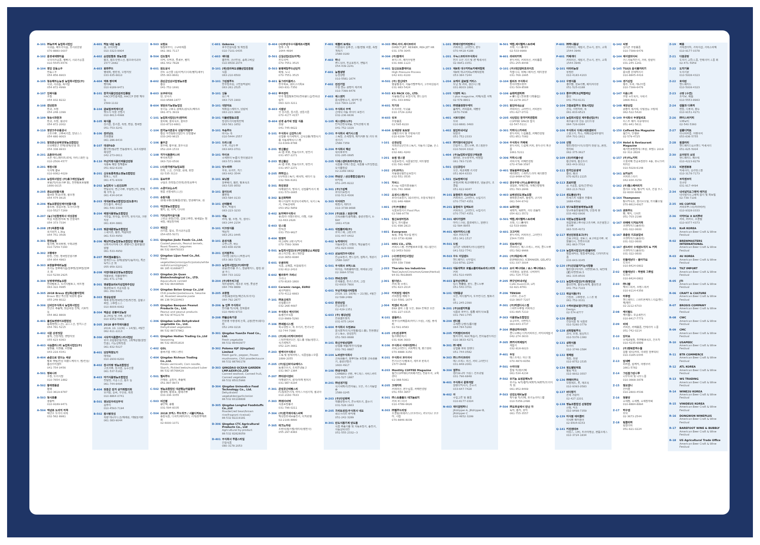A-101 ㈜농뜨락 농업회사법인
사과즙, 배도라지즙, 풋사과분말
070-8880-0007
A-102 문경새재햇마을
오미자가공품, 뻥튀기, 사과가공품
010-5545-6576
A-104 명인 안동소주
안동소주
054-856-6903
A-105 청송해뜨는농장 농업회사법인(주)
사과, 사과즙, 즉석밥
054-872-4999
A-107 인예식품
조청
054-932-8222
A-108 연담한과
한과, 조청
054-248-1399
A-109 청송사과한과
한과, 조청, 쌀과자
054-872-2002
A-110 영양고추유통공사
고춧가루, 고추씨기름, 양념소스
054-680-9003
A-201 별빛촌산삼배양영농조합법인
산삼배양근 진액/생채/분말 외
054-338-9933
A-201 조흔와이너리
조흔 레드/화이트/로제, 아이스와인 등
010-2506-4577
A-201 영천시청
지자체 홍보
010-9362-4029
A-204 농업회사법인 (주)흙그레인일농장
호밀(차/미숫가루 외), 천연발효호밀빵
1666-0015
A-205 금오산전통식품
흑마늘 한과/조청, 쌀조청
054-474-0616
A-206 영농조합법인예아전통식품
쌀조청, 생강조청, 도라지조청
010-5527-7269
A-207 (농)그린합명회사 각남공장
버섯 피클/장아찌 및 선물세트
054-373-7334
A-208 (주)옥종합식품
포기김치 1.3kg
054-751-3506
A-301 한밤농원
딸기잼, 토마토잼, 무화과잼
010-7259-7290
A-302 고령메주
된장, 간장, 청국장분말가루
054-954-4863
A-303 포항블루베리농원
유기농 블루베리즙/블루잼/블루청/블루초 외
010-5238-2925
A-304 남영제약영농조합
천마발효고, 도라지발효고, 비트청
063-322-4985
A-305 2018 Bravo 경남특산물박람회
Bravo 경남 특산물 박람회 홍보
055-249-8022
A-306 신비안주식회사 농업회사법인
천년초 추출액, 의성마늘 진액, 기호차등
054-862-8809
A-401 울진토염영어조합법인
동해청염(소금), 규소소금, 양치소금
054-781-5215
A-402 서문 강경젓갈
쌀게, 간장게장, 밴댕이젓
055-623-6363
A-403 사슴클러스터 농업회사법인(주)
힘엔용, 미엔용, 키엔용
043-216-4341
A-404 손끝으로 만드는 세상
발효 햇잎/인삼 파운드케이크, 잼/인삼/홍삼무키셋트
041-754-0456
A-501 행복나라
조청, 도라지청
010-7654-1882
A-502 황태명품관
황태
010-3619-8787
A-503 청사초롱
궁중떡
010-9189-9471
A-504 백년초 도라지 마죽
백년초 도라지 마죽
032-562-8981
A-601 하늘 내린 농원
꿀, 오미자청
010-3323-9904
A-602 순천만함초 영농조합
함초, 함초자염소금, 함초마리과자
1577-2982
A-603 용화푸드
멸태회, 명란젓, 오징어젓
033-635-6610
A-604 약초 짱아찌
짱아찌
010-9189-9471
B-101 한국식품안전관리인증원
HACCP인증제품, HACCP 관련 책자 등
1599-1102
B-104 글로벌코퍼레이션
햇또리 이물 선별기
010-8613-4998
B-105 복식품
참기름, 들기름, 죽염, 편강, 청국장
051-753-3241
B-106 전라남도
친환경쌀
061-286-6433
B-107 대성F&D
쫄깃한/얼큰한 안동쌀국시, 속초식영태해냉면
042-273-0611
B-110 부산지방식품의약품안전청
식중독 예방 정책홍보
051-602-6100
B-201 신유토종흑염소영농조합법인
발효소, 식초
061-471-9309
B-202 농업회사 느린건조㈜
연잎과자, 연근가루, 우엉연근차, 편백에 무차 등
061-434-0434
B-203 대대로영농조합법인(진도홍주)
진도홍주, 루비콘
061-540-3399
B-204 에덴식품영농조합법인
석류즙, 유자즙, 유자차, 유자기요, 크런치류
061-834-3881
B-205 땅끝애몬영농조합법인
소세지류, 햄류, 떡갈비류
061-533-4950
B-206 해남자연농업영농조합법인 명정식품
낫토키나아제 CP, 변향시간 음료형/분말형
061-533-4950
B-207 ㈜씨엘로홀딩스
씹게만드는 김채(갈잎이/동치미), 톡은 녹차소금 외
055-959-3201
B-208 아천대봉곶감영농조합법인
대봉곶감, 대봉말랭이
061-471-1748
B-301 영광찰보리6차산업화추진단
영광찰보리 가공식품 등
061-350-5402
B-303 정상순된장
재래 된장/청국장/간장/맛간장, 찹쌀고추장, 고추장소스
010-8006-6062
B-304 백운산 성불버섯농장
표고버섯 및 가루, 김치류
010-9352-5909
B-305 2018 광주국제식품전
2018. 10. 11(목) ~ 14(일), 4일간
062-611-2213
B-306 사유자식품클러스터사업단
유자 과립형분말/차류, 1회액상형(할랄인증), 기능성화장품
061-832-5027
B-401 담양죽향도가
대대포
010-2930-6200
B-402 천사의땅 영농조합법인
고춧가루, 참기름, 농수산물
061-537-5162
B-403 미가식품영농조합법인
천일염, 가공소금, 함초 등
061-744-6484
B-404 장흥군 전자 상거래협의회
요거팅, 술씨, 무산김, 죽염
010-8864-0741
B-501 정남진우리김부각
김부각
010-4593-7194
B-502 참사랑맛김
죽향 대나무소금/재래김, 대밀돌자반
061-383-9044
B-503 오범오
밀웜파우더, 고구마제품
061-381-7117
B-504 진도멸치
미역, 미역귀, 톳세우, 멸치
061-542-7828
B-601 완도상사
완도 수산물 (김/미역/다시마/멸치/새우)
055-363-8661
B-602 금산군인삼사업영농조합
홍삼
041-752-1691
B-603 오쿠바이오
칼, 분사기
010-9588-1877
B-604 영암유기농영농법인
유기농 고효숙 감백초/감식초/백야초
061-471-3919
C-101 농업회사법인(주)밤마리
율피팩, 율피식초, 율피주
010-8710-9801
C-104 한국농어촌공사 강원지역본부
횡성 우천일반산업단지 분양홍보
033-240-9615
C-106 울주군
울주배, 황우쌀, 울주사과
052-204-1533
C-108 국가식품클러스터
투자유치관
063-720-0500
C-201 (사)한국벤처농업포럼
전복, 소금, 건어물, 김태, 된장
02-535-3110
C-201 동보마루
구절초 전북장/간전북/전북김부각
C-201 소금이오는소리
명품 선물세트(소금)
C-201 송원식품
김태(구운/생/볶음/분말), 양념배어포, 김
C-201 태견영농조합법인
멸치, 김, 미역, 다시마
C-201 지리산피아골식품
고로쇠 된장/간장, 찹쌀고추장, 냄새없는 청국장, 매실장아찌
C-203 예천군
참기름, 잡곡, 풋사과가공품
054-655-5071
C-301 Qingdao Jiade Foods Co.,Ltd.
Coated peanuts, Peanut kernels, Roast flowers, Legumes
86 532 88478333
C-302 Qingdao LiJun food Co.,ltd.
Fresh vegetables(onion/garlic/potato/white radish/carrot/ginger)
86 185 61689877
C-303 Qingdao Jin Quan Biotechnological Co., LTD.
Aquaculture canned
86 532 86438566
C-304 Qingdao Bolan Group Co.,Ltd
Chili powder/paste/sauce, Sesame oil, Roasted sesame paste
86 138 54220463
C-305 Qingdao Baoquan Peanut Products Co., Ltd.
Peanut and peanut products
86 532 87412178
C-306 Qingdao Lulin Dehydrated vegetable Co., Ltd.
Dehydrated vegetables
86 532 88737862
C-401 Qingdao Hodias Trading Co.,Ltd
Seasoning
86 532 88351818
C-402 QSL
중국기업 서비스센터
C-404 Qingdao Richsun Trading Co.,Ltd.
Potato vermicelli, Corn noodle, Starch, Pickled leeks/mustard tuber
86 532 85768429
C-501 헬씨푸드
건해삼, 공장어, 추출액
051-897-8973
C-502 영농조합법인 대관령눈마을황태
황태채, 황태포, 황태가루
033-336-3355
C-503 비건팜
콩단백, 콩햄
031-594-8335
C-504 2018 코엑스 푸드위크 / 서울디저트쇼
종합식품, 디저트/베이커리, 기계/원부재료 외
02-6000-1071
C-601 Ozkorea
호주건강식품 및 화장품
010-7101-0435
C-603 예다원
홍천잣, 금산인삼, 송화고버섯
010-8509-2074
D-101 (재)전라북도생물산업진흥원
식품
063-210-6500
D-101 그린팜푸드
한우장조림, 고인돌떡갈비
063-261-2525
D-101 깃등
김스낵
063-715-1900
D-101 대양미트
직화찹스테이크, 닭갈비
063-223-3894
D-101 더울련협동조합
장생도라지방화진액
063-561-1652
D-101 두손푸드
마시는 죽
010-5444-2557
D-101 드리스팜
두부, 가공두부
063-843-0701
D-101 마이코
수제현미 누룽지 현미쌀과자
063-571-0606
D-101 맛누리㈜
우유, 요거트, 치즈
063-642-3544
D-101 모닝팜
블루베리, 햄류, 발효식초
063-535-9550
D-101 몽이드리
뽕편육
063-584-0133
D-101 산에들에
탁주, 막걸리
063-223-3233
D-101 애농
카레, 햄, 조청, 차, 샐러드
063-244-2154
D-101 이고장식품
액상차
063-251-0445
D-101 은성식품
수연소면, 국수
063-836-9158
D-201 김석원푸드
서러벌 (돼지/소)막창구이
053-383-7273
D-203 농업회사법인(주)제주향
감귤/한라봉 주스, 청귤에이드, 황칠 감귤 주스
064-733-1022
D-204 (주)제주씨그린
제주감태차, 해초류 자염, 톳냉면
064-749-8889
D-205 조향현
조청(흑돌마늘/백년초/도라지)
064-792-2877
D-206 농 인투 주식회사
한라봉 차/식혜, 양파음료
010-4940-9733
D-208 ㈜울산축가공
친환경 무항생제 돈육, 공탕(한우/돼지) 외
052-249-0216
D-301 Qingdao YuanZe Food Co., Ltd.
Fresh vegetable
86 532 86460977
D-302 Poloma IQF (Qingdao) Limited
Fresh garlic, pepper, Frozen mushrooms, Chili powder/sauce
86 532 88780178
D-303 QINGDAO OCEAN GARDEN LMP.&EXP.CO.,LTD
Canned seafood, Canned fruit, Canned vegetable
86 532 85015966
D-304 Qingdao UnisonEco Food Technology Co., Ltd.
Dehydrated vegetables(garlic/onion
86 532 83108808
D-305 Qingdao Longhai Foodstuffs Co.,Ltd
Powder(red bean/brown rice/fragrant rice/oat)
86 532 82219181
D-306 Qingdao CTC Agricultural Products Co., Ltd
Agricultural by-product
86 532 82828059
D-401 주식회사 푸름스타일
건강식품
080-3178-2053
D-404 (사)부산우수식품제조사협회
협회 소개
1644-4694
D-501 신일산업(진도미역)
진도미역
070-7551-3515
D-503 봉평메밀푸드산단지
메밀, 노니
070-7551-3515
D-601 동그라미플러스
한우육포, 돼지고기육포
063-831-7350
D-602 무주천마
무주 명품발효천마/천마골드십/천마과립차
063-323-3211
D-603 서원당
갓 참기름, 들기름, 생들기름
070-4177-4157
D-604 강경 손가네 젓갈 식품
젓갈
041-745-6622
E-101 주식회사 신진마스타
상업용 식기세척기, 급식실용/개별식기용 자동세척식시스템
02-6309-8788
E-201 명신물산
AI 랩 로봇, 전동리프트, 반찬기
031-957-2271
E-203 명신물산
AI 랩 로봇, 전동리프트, 반찬기
031-957-2271
E-205 ㈜하인스
UV위생소독기, 배식대, 세미기 등
032-566-6161
E-301 화진정공
야채절단기, 탈피기, 상업용믹서기 외
031-573-0065
E-302 동건화학㈜
에너지절약 위생식기세척기, 식기소독기, 무독성세제
053-952-5859
E-402 토마텍주식회사
휴/칼라 라벨프린터, 라벨, 리본
02-463-2626
E-403 인스텝
인덕션
031-753-9627
E-404 엠엠피
마그네틱 교반기/믹서
070-7560-3099
E-501 농업회사법인(유)부안참뽕곤소계란밥
곰소어간장, 곰소계란밥
010-3650-6084
E-601 유광라워
식품, 공예품, 비강확장기
032-812-2410
E-602 웰라후카 크리너
크리너
070-8183-1800
E-603 Ceramic range, EURO
세라믹렌지
070-4112-6663
F-101 ㈜효신테크
상업용오븐
032-268-4697
F-104 주식회사 케이치티
동결건조식품
010-8989-5290
F-106 ㈜세원시스템
육수냉장고, 죽 조리기, 전기오븐
02-744-7088
F-201 (주)에스티케이코리아
스팀컨벡션오븐, 업소용 냉동/냉장고, 식기세척기
052-224-3661
F-203 엔케이주식회사
소독 및 방제서비스, 식품업종소모품
1899-2055
F-205 (주)일신바이오베이스
동결건조기, 초저온냉동고
031-867-1384
F-207 ㈜대성이엔비
야채절단기, 감자/야채 탈피기
031-987-6194
F-301 큰집곳간에뻥스리
F1일파콘기계, 아이스크림기계, 쌀과자
010-2160-7633
F-303 ㈜제이비텍
식품포장용기
031-796-0211
F-304 (주)한국제이에스씨텍
액상장류세보충진기, 터치판넬
02-2106-8890
F-305 테크노마킹
프린터(잉크젯/레이저/열전사)
055-297-8383
F-401 메틀러 토레도
이물검사 솔루션, 소형/정밀 저울, 측정계측기
1588-0180
F-403 하나
밴드실러, 진공포장기, 밴딩기
054-439-2241
F-601 농협생명
농협생명
010-5581-1674
F-602 전진기업
주방 졸는 곰팡이 제거제
010-7399-6476
F-603 에스엠지
음식물탈수기, 세라믹 칼
010-7903-1234
G-101 주식회사 주백
급대식 자동 로타리 포장기
032-236-6636
G-105 에스엔에스(주)
인덕션전식국솥, 인덕션렌지 외
041-752-1029
G-201 주식회사 세기시스템
소독장, 손세정대, 에어커튼 및 기타 위생기기
1588-7359
G-204 주식회사 해산
워터후로어
031-295-0695
G-205 디에스엔터프라이즈(주)
식품용 러벡스장갑, 식품용 니트릴장갑, 요리용장갑
02-2269-0832
G-206 ㈜삼강 / 삼강종합건설(주)
바닥재
051-245-8222
G-301 (주)그린팩
로타리포장기
032-513-4006
G-303 아이테크
테핑기, 테이프
010-3738-9698
G-304 (주)모든 / 모든다해
금속검출기(중작용), 중량선별기, X-RAY
1661-4728
G-401 대림물리에(주)
로하스팩, 그린코트
031-447-0402
G-402 뉴피레이디
자동포장기, 라벨러, 액상충진기
051-623-0000
G-403 삼보테크주식회사
진공포장기, 밴드실러, 접착기, 계량기
1588-3267
G-501 주식회사 코퍼스트
파라솔, 야외용테이블, 바베큐그릴
02-3664-5700
G-503 ㈜비츠레저
훈제용품, 전기스모커, 그릴
02-6933-7800
G-601 부산국제음식박람회
2018. 10. 18(목) ~ 21(일), 4일간
02-588-2489
G-602 한양산업
진공포장기
02-429-1351
G-603 (주) 평강산업
친환경트랜치
031-675-1404
G-604 주식회사 드림큐브
음식물처리기(가정용/업소용), 친환경살균소독수, 생성장치
051-583-8688
H-101 화신주방산업㈜
상업용 국솥/레인지/밥솥
031-761-8887
H-104 노바센주식회사
금속검출기, 알루미늄 포장용 금속검출기, 중량선별기
1600-4917
H-106 ㈜성우테크
CAMBRO 선반, 푸드박스 서비스카트
031-527-1887
H-201 ㈜선경기업
식기세척기(전자동), 오븐, 가스자동밥솥
1588-0245
H-203 (주)다빈워텍
대용량정수기, 온수제조기, 음수기
031-528-1663
H-205 크리트성진/주식회사 네오
네오크리트 바닥재
051-242-3289
H-301 반도식품기계 반도돌
식품 추출기용 및 자동포장기, 충진기, 자동살비라인
051-555-2332~3
H-303 ㈜씨.아이.제이코리아
DIRECT-JET, REINER, REA JET HR
031-378-3045
H-304 (주)엘케이
호이스트, 에어무빙랜
031-666-1123
H-401 일신오토클레이브
High Pressure Process
042-931-6100
H-501 (주) 한신테크
열풍발생기, 자동라벨부착기, 고주파실링기
031-983-5424
H-503 KS PACK CO., LTD.
자동밀/진공 포장기계, 밴드실러
051-333-8482
H-601 자기와
도자기류, 무쇠솥
010-3729-2262
H-603 컷코
주방용품
02-595-8220
H-604 도예공방 토토방
생활도자기 및 주방목기류
010-6209-7204
I-101 선경산업
자외선살균건조소독기, 자동가스밥솥, 손소독기
032-681-4240
I-201 송원 엔스엘
식품포장기, 식품절단칼, 파도형칼
031-591-6987
I-202 (주)코마스
자동영상형진공포장기
032-551-3535
I-301 자비스
X-ray 식품이물검출기
031-740-3898
I-302 오성시스템(주)
로타리포장기, 3D프린터, 조합식계량기
031-948-4884
I-401 (주)두원물산
식품포장기기 Food Plus
02-586-9778
I-501 월간포장타임즈
잡지, 전시홍보
031-698-2813
I-601 Evergreen
독일, 유럽 직수입 렌지
010-3730-8288
J-101 HRS CO., LTD.
커피시스템, 전면발효호모뿡, 제소절단기
02-3453-5000
J-201 (사)영천와인사업단
영천와인
054-339-7398
J-203 Tharaka tea Industries
Tea(Ceylon/Cinnamon/Green/Herbal)
94-91-4918665
J-301 원더번스
커피 외 브레드
051-623-2014
J-302 커피장업 재테크
커피창업 재테크
010-5581-1674
J-304 피앤비 마스터
EKA 콤비 소형 오븐, EKA 컨벡션 오븐
031-227-0315
K-101 셀플러스
파우더(카페음료/아이스크림), 시럽, 퓨레 외
02-591-9583
K-105 (주)진성무역
밀가루반죽기
031-606-3003
K-106 주식회사 이에이컴퍼니
커피그라인더, 커피쩍도개, 렌즈탬퍼
070-8888-3150
K-201 주식회사 코이삭사
전기오븐기/발효기, 레트로 반죽기
1577-0648
K-203 Monthly COFFEE Magazine
월간COFFEE(커피매거진), 전문도서, 교육센터
02-388-5061
K-205 고래커피
커피머신, 원두납품, 카페컨설팅
051-554-3657
K-301 ㈜스트롱홀드 테크놀로지
커피 로스터기
010-4789-6626
K-303 ㈜웰푸드리빙
초콜릿(휘태커스/코코러브), 카오티나 코코아, 시럽
070-8846-8039
L-101 ㈜제이엠커피컴퍼니
커피머신, 그라인더, 원두
070-4418-4188
L-201 우녹스코리아주식회사
전기 오븐 기기 및 팬 액세서리
02-6941-0351
L-203 제8회 대구커피&카페박람회
제8회 대구커피&카페박람회
053-384-7244
L-204 오케이 글로벌 커티스
도넛 및 커피, 생산시스템
031-8003-1891
L-205 디엠피 북스
I plus magazine, 카페/식품 서적
02-579-8801
L-301 ㈜명품정향우케익
홀케익, 커피음료, 제빵류
1670-7938
L-401 서호디엔비
도마
010-8881-3483
L-402 원인터내셔날
텀블러
051-752-2333
L-403 ㈜지현이네건강식
건강주스, 콜드브루, 로스팅원두
010-5004-3310
L-404 (주)농업회사법인구례삼촌
쌀머핀, 산수유쿠키, 비빔밥
061-783-7235
L-501 신신공업사
오븐, 제과제빵 기기류
051-804-6333
L-501 진보컴베이킹
호텔/카페 제과제빵제류, 냉동생지, 초콜릿
051-622-9047
M-101 동현테크 라쓰마르코
커피머신, 그라인더, 수입기기
070-7767-4351
M-201 동현테크 일렉트라
커피머신, 그라인더, 수입기기
070-7767-4351
M-301 세미기업㈜
아이스크림, 음료베이스, 블렌더
02-584-8955
M-401 세코커피시스템
세코 커피기계
051-341-1517
M-501 드림
실리콘 식탁매트/러너/컵받침
041-532-7741
M-503 우드 아일랜드
핸드메이드 나무접시
010-8791-2244
M-601 대동대학교 호텔소믈리에&바리스타과
커피
051-510-4955
M-603 동부산대학교
입시 팸플렛, 원두, 콜드브루
051-540-3701
N-101 대영통상
오븐, 버티컬믹서, 도우컨디션, 발효기 외
051-245-2390
N-201 (주)오렌지피플
식음료 파우더, 캡톱 쉐이크/보틀
031-790-1745
N-204 캔디원
수제캔디/젤리/롤리팝
064-784-5260
N-205 커피맨티코리아
발키리아, NUC착즙기, 전자동원두머신
010-3833-4271
N-301 ㈜ 베덱
상업용 파워 블렌더
051-744-0582
N-303 ㈜스카이코리아
에스프레소 머신, 커피 그라인더
031-848-2061
N-304 엘푸드
캘리포니아 크림스 건조과일
031-796-6848
N-401 주식회사 문화개발
블렌더믹서기, 온수기
033-647-7428
N-402 아
수입그릇 및 용품
010-8177-0304
N-403 제이알컴퍼니
JRdripper-A, JRdripper-B, JRdripper-C
010-4652-3299
N-501 백합,제이헬퍼스트라쎄
조화, 디스플레이
02-533-9989
N-601 라비타커피
원두커피, 커피머신, 커피용품
051-255-8448
O-101 (주)대진엔터프라이즈
차핑디쉬, 뷔페스테이션, 테이블류
031-766-1995
O-104 원비즈 주식회사
전자라벨프린트
031-509-8588
O-106 승화피엔피㈜
e-플드컵 (친환경 다회용컵)
02-2278-1617
O-201 원인터내쇼날
커피머신, 그라인더, 커피원두
051-627-0731
O-205 사단법인 한국커피연합회
COFFEE SPACE 잡지
02-547-5111
O-301 커피디스커버리
원두커피, 드립용품, 카페컨설팅
051-851-7082
O-304 주식회사 카페예
원두커피, 드립백 커피, 원두산지 토산품
1661-5211
O-306 커피시스템
커피기계, 카페컨설팅
070-4798-3597
O-401 영동블루와인농원
베리와인, 스위트/드라이 베리와인
010-8484-6700
O-402 공유주방-(주)소풍에이드온
생강원, 야채간장, 야채간장명작
051-783-2846
O-403 보배성진도영농조합
평화울금세트, 황칠차, 구기자
061-544-6742
O-404 보화다원
국화차, 목련차, 기타 칡출차
054-821-3572
O-501 백합,제이헬퍼스트라쎄
조화, 디스플레이
02-533-9989
O-601 고고커피
원두커피, 커피머신, 그라인더
1544-7355
P-101 진트레이딩
커피머신, 에스프레소, 커피, 콜드브루
051-582-9966
P-201 (주)채운베스텍
ESPRESSO, ICEMAKER, GELATO
031-337-3004
P-203 쏘이 빠나데로 / 로스 빠나데로스
크로와상, 몽블랑, 나비파이
051-724-7719
P-205 ㈜굿인터내셔널
Cafe music(CD, LP)
02-921-8781
P-206 TENSHI
스카프, 손수건
010-3807-7207
P-301 (주)피앤디시스템
스마트브루잉 커피머신
031-695-7210
P-303 이플영농조합법인
요구르트, 자연치즈
063-643-3737
P-304 ㈜금강하이테크
콜드브루Q 더치커피머신, 카이저제빙기
042-274-3633
P-305 ㈜카이저제빙기
제빙기
032-818-6023
P-401 두잉
에스프레소 머신 외
070-4870-6056
P-501 수미다정
통일 차/환/티백
061-534-4234
P-502 유기농 보성운해녹차
유기농 녹차/홍차/국화차/목련차/도라지차 외
061-852-8469
P-503 강진도제비농장
작두콩 차/티백, 유기농라이스팝
010-5356-2496
P-504 ㈜오후실에서 만난 차
녹차, 홍차, 꽃차
061-755-3557
P-601 ㈜하나통상
커피머신, 제빙기, 온수기, 원두, 교육
1544-3946
P-601 카페게더
커피머신, 제빙기, 온수기, 원두, 교육
1544-3946
Q-101 아라리농장
유정란
010-4183-4203
Q-102 우영식품
경주빵, 찰보리빵, 베이커리류
051-525-0188
Q-103 중부대학교산학협력단
홍삼
041-750-6131
Q-104 고흥로컬푸드 향토사업단
선식, 크런치바, 죽
061-833-9523
Q-105 농업회사법인 제주종산업(주)
제주콩으로 만든 삼다두유
064-726-0064
Q-106 주식회사 디에스에프랜바이
소불고기, 차슈, 대패삼겹새우말이
054-701-1911
Q-108 강현
명란/창란/낙지/오징어 젓갈 등, 꼼임, 장아찌
062-375-3627
Q-109 (유)아리울수산
황금박대, 황금조기
063-443-3312
Q-111 한국인삼생약
홍삼, 흑삼
070-8251-2225
Q-113 프로티젠
김 가공품, 컵죽(간편식)
063-213-7622
Q-114 성도물산(주)
트레즈키 식용유 전용목
1688-4592
Q-115 양구토종한봉래영농조합
양구토종한봉래진액, 민들레 환
033-482-0906
Q-116 대한농산협동조합
점읍청결고추사랑고춧가루, 조은알들고춧가루
063-535-4072
Q-117 정남진장흥표고(주)
건표고버섯, 생표고, 표고버섯가루, 국물용다시, 천연조미료
061-863-7704
Q-119 농업회사법인(주)한울타리
명품새싹삼, 명품새싹과립, 다이어트식품
033-643-3345
Q-120 (주)건강을지키는사람들
발란셀다이어트, 자연엔36.5, 목인애(愛)자연엔36.5
061-335-8500
Q-121 농업회사법인(주)청정인삼
홍삼진액, 홍삼농축액, 홍삼진과
041-752-7103
Q-122 매실식품(주)
간장류, 고추장류, 소스류 외
061-752-3331
Q-123 수퍼비글로벌디자인그룹
Design
02-574-8777
Q-126 금강산업
건강식품 및 식음료
010-5280-3779
Q-128 삼화힐링푸드
과자, 조청, 잉실치즈
010-5376-1380
Q-131 상화식품
누가리
010-3746-1584
Q-132 청해원
게장, 젓갈
010-8752-1535
Q-134 정도웰빙약초
웰빙 약초
010-9932-3557
Q-136 ㈜해미푸드
모듬해초, 톳, 해초묵
010-9393-0583
Q-137 바다향기
훈제 가문어
02-427-2201
Q-138 영농조합법인 산청한방
산청, 약초
010-9498-7359
Q-139 미식팜 에어클러
미식팜 에어클러
02-6404-9153
Q-141 키친앤데코
아림스, 나비, 트라이앵글, 펜톨프레스
010-3724-1834
Q-142 씨영
실리콘 주방용품
010-7399-6476
Q-144 제이엔와이씨
가스자동차단기, 가위, 칼갈이
031-245-1261
Q-145 TGGS 음식물처리기
음식물 분쇄처리기
010-8845-4416
Q-146 경기산업
행주, 도마, 대나무통
010-7399-6476
Q-147 이온스파
주방 수도꼭지, 샤워기
1666-4911
Q-148 계양산업
곰팡이 제거제, 타일줄눈 코팅제
062-522-5420
Q-149 주식회사 두영빌리프
미스트 에어 서큐레이터
051-941-5611
Q-150 Coffee&Tea Magazine
월간지, 단행본
02-579-4725
Q-154 Hotel & Restaurant Magazine
매거진호텔앤레스토랑, 호텔쇼 2018
02-312-2828
Q-157 (주)주노커피
쏘울카페 진공포장원두 4종, 유니크커피머신
010-5029-6148
Q-161 보카보카
커피로스터기
042-934-4159
Q-162 (주)헬스베버리지
올리브 오일, 발사믹 식초, 건강 주스
02-6000-6666
Q-164 Thompsons
발사믹식초, 올리브오일, 트러플오일
070-8613-6927
Q-165 금화푸드
빵, 케익, 디저트
051-703-2198
Q-167 라떼떼 디저트커피
프랜차이즈(출점라)
031-322-0600
Q-167 홍춘천 치즈닭갈비
프랜차이즈(출점라)
031-322-0600
Q-167 샌드리아 수제샌드위치 & 커피
프랜차이즈(출점라)
031-322-0600
Z-01 민들레남다 - 풀어가요
도자기
010-8424-0802
Z-02 민들레남다 - 하염희 그릇집
도자기
010-8424-0802
Z-03 ㈜나활
액자스피커, 조명스피커
010-9114-4356
Z-06 마루젠
핸드메이드 스마트폰케이스지갑/핸드백/벨트
02-2212-6703
Z-08 케이월드
케이월드 모공세안기
010-8417-7773
Z-09 비에
커피잔, 카페용품, 인테리어 소품
051-742-0214
Z-10 담아요
수제과일청, 천연발효식초, 건조차
010-4235-9899
Z-11 (주)행복한백수들
강황 워터/커피, 미네랄 블루워터
010-3185-0445
Z-13 달새빠
마카롱, 컵케익, 머랭쿠키
1661-5782
Z-14 그린홈그린나무
나무도마 및 나무소품
010-3668-3878
Z-15 찡오엔니
건어물
010-2800-4536
Z-16 청풍당
수제청, 수제잼, 수제장아찌
010-8884-8894
Z-17 하우앤
모자
02-3673-2544
Z-18 링클리퍼
링클리퍼
051-621-0224
Z-19 빠퐁
가죽클러치, 가죽지갑, 가죽쇼퍼백
010-9177-0378
Z-21 다움공방
도자기 그릇/소품, 인테리어 소품 외
02-471-5959
Z-22 도자기꽃
도자기꽃
010-5008-4323
Z-22 호야란
핸드메이드
010-5008-4323
Z-23 규방 (수연)
조각보, 매듭
010-5553-8963
Z-24 캔들과 디퓨저
캔들, 디퓨저, 향수
010-9151-4271
Z-26 ㈜미스터커피
브루보이
02-540-5360
Z-27 설롱디저트
미니마카롱, 머랭쿠키
053-636-5755
Z-28 원갤러리
핸드메이드&브랜드 악세서리
051-625-5004
Z-30 오아망의 쏘잉
핸드메이드 패브릭
010-4223-8279
Z-31 비본앤봉봉
악세사리, 슬라임소팡
010-3178-7173
Z-32 코지앤코지
침구류
031-917-4494
Z-34 내셔널지오그래픽 매거진
내셔널지오그래픽 잡지 및 화보집
02-739-7106
Z-35 HS COFFEE
커피로부스터/아라비카)
010-9328-0333
Z-36 아마티보 X 트리투바
커피, 카카오, 초콜렛
010-9377-4373
R-01 KnR KOREA
American Beer Craft & Wine Festival
R-02 BREWMASTERS INTERNATIONAL
American Beer Craft & Wine Festival
R-03 4U KOREA
American Beer Craft & Wine Festival
R-04 TILT IMPORT
American Beer Craft & Wine Festival
R-05 JTI
American Beer Craft & Wine Festival
R-06 CRAFT & CULTURE
American Beer Craft & Wine Festival
R-07 BROSIS COMPANY
American Beer Craft & Wine Festival
R-08 CWC
American Beer Craft & Wine Festival
R-09 CMC
American Beer Craft & Wine Festival
R-10 USAPEEC
American Beer Craft & Wine Festival
R-11 BTR COMMERCE
American Beer Craft & Wine Festival
R-12 ATL KOREA
American Beer Craft & Wine Festival
R-13 WS TRADING
American Beer Craft & Wine Festival
R-14 WINE2U KOREA
American Beer Craft & Wine Festival
R-15 VINIDEUS KOREA
American Beer Craft & Wine Festival
R-16 DONGWON WINEPLUS
American Beer Craft & Wine Festival
R-17 BAREFOOT WINE & BUBBLY
American Beer Craft & Wine Festival
R-18 US Agricultural Trade Office
American Beer Craft & Wine Festival